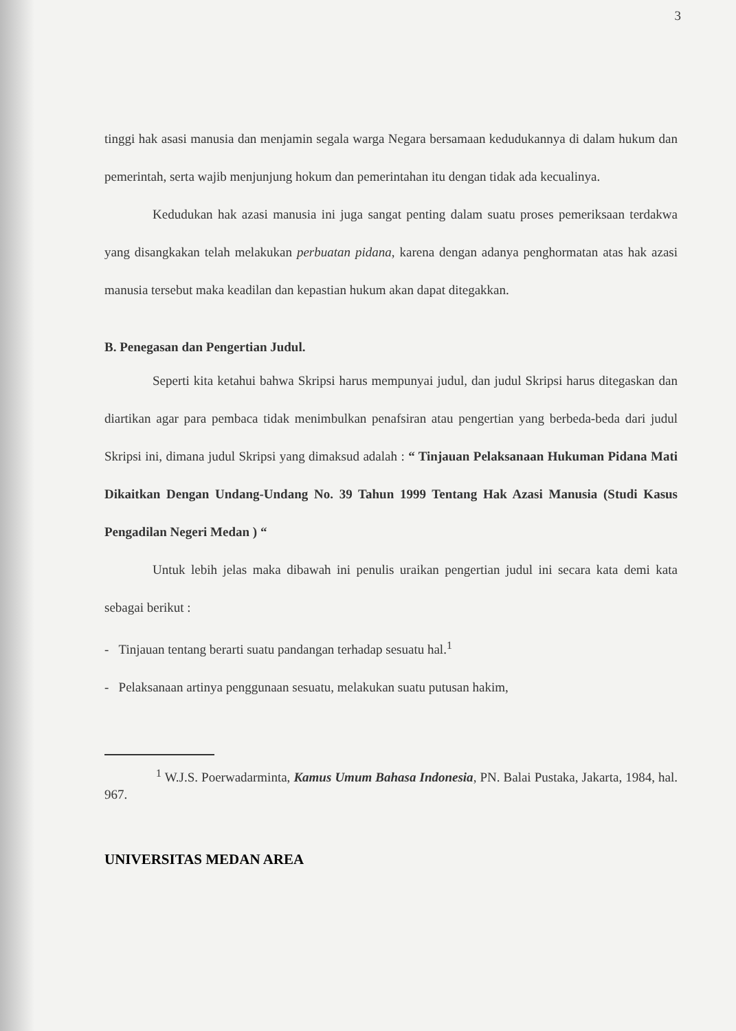3
tinggi hak asasi manusia dan menjamin segala warga Negara bersamaan kedudukannya di dalam hukum dan pemerintah, serta wajib menjunjung hokum dan pemerintahan itu dengan tidak ada kecualinya.
Kedudukan hak azasi manusia ini juga sangat penting dalam suatu proses pemeriksaan terdakwa yang disangkakan telah melakukan perbuatan pidana, karena dengan adanya penghormatan atas hak azasi manusia tersebut maka keadilan dan kepastian hukum akan dapat ditegakkan.
B. Penegasan dan Pengertian Judul.
Seperti kita ketahui bahwa Skripsi harus mempunyai judul, dan judul Skripsi harus ditegaskan dan diartikan agar para pembaca tidak menimbulkan penafsiran atau pengertian yang berbeda-beda dari judul Skripsi ini, dimana judul Skripsi yang dimaksud adalah : “ Tinjauan Pelaksanaan Hukuman Pidana Mati Dikaitkan Dengan Undang-Undang No. 39 Tahun 1999 Tentang Hak Azasi Manusia (Studi Kasus Pengadilan Negeri Medan ) “
Untuk lebih jelas maka dibawah ini penulis uraikan pengertian judul ini secara kata demi kata sebagai berikut :
- Tinjauan tentang berarti suatu pandangan terhadap sesuatu hal.<sup>1</sup>
- Pelaksanaan artinya penggunaan sesuatu, melakukan suatu putusan hakim,
<sup>1</sup> W.J.S. Poerwadarminta, Kamus Umum Bahasa Indonesia, PN. Balai Pustaka, Jakarta, 1984, hal. 967.
UNIVERSITAS MEDAN AREA